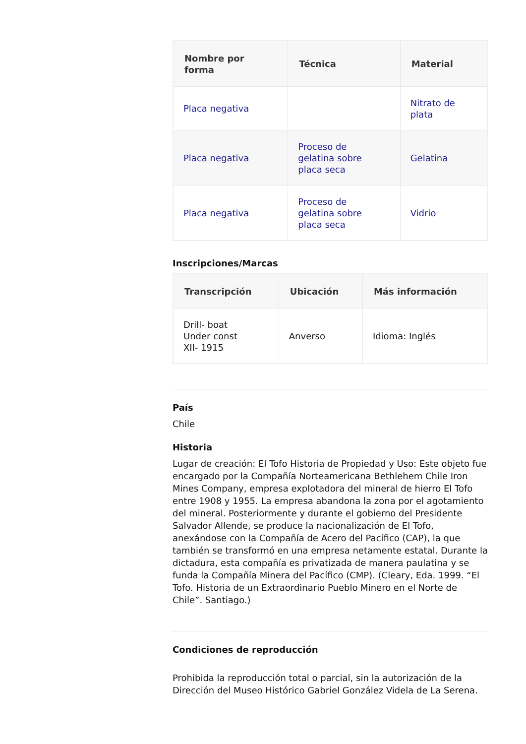| Nombre por forma | Técnica | Material |
| --- | --- | --- |
| Placa negativa | | Nitrato de plata |
| Placa negativa | Proceso de gelatina sobre placa seca | Gelatina |
| Placa negativa | Proceso de gelatina sobre placa seca | Vidrio |
Inscripciones/Marcas
| Transcripción | Ubicación | Más información |
| --- | --- | --- |
| Drill- boat Under const XII- 1915 | Anverso | Idioma: Inglés |
País
Chile
Historia
Lugar de creación: El Tofo Historia de Propiedad y Uso: Este objeto fue encargado por la Compañía Norteamericana Bethlehem Chile Iron Mines Company, empresa explotadora del mineral de hierro El Tofo entre 1908 y 1955. La empresa abandona la zona por el agotamiento del mineral. Posteriormente y durante el gobierno del Presidente Salvador Allende, se produce la nacionalización de El Tofo, anexándose con la Compañía de Acero del Pacífico (CAP), la que también se transformó en una empresa netamente estatal. Durante la dictadura, esta compañía es privatizada de manera paulatina y se funda la Compañía Minera del Pacífico (CMP). (Cleary, Eda. 1999. “El Tofo. Historia de un Extraordinario Pueblo Minero en el Norte de Chile”. Santiago.)
Condiciones de reproducción
Prohibida la reproducción total o parcial, sin la autorización de la Dirección del Museo Histórico Gabriel González Videla de La Serena.